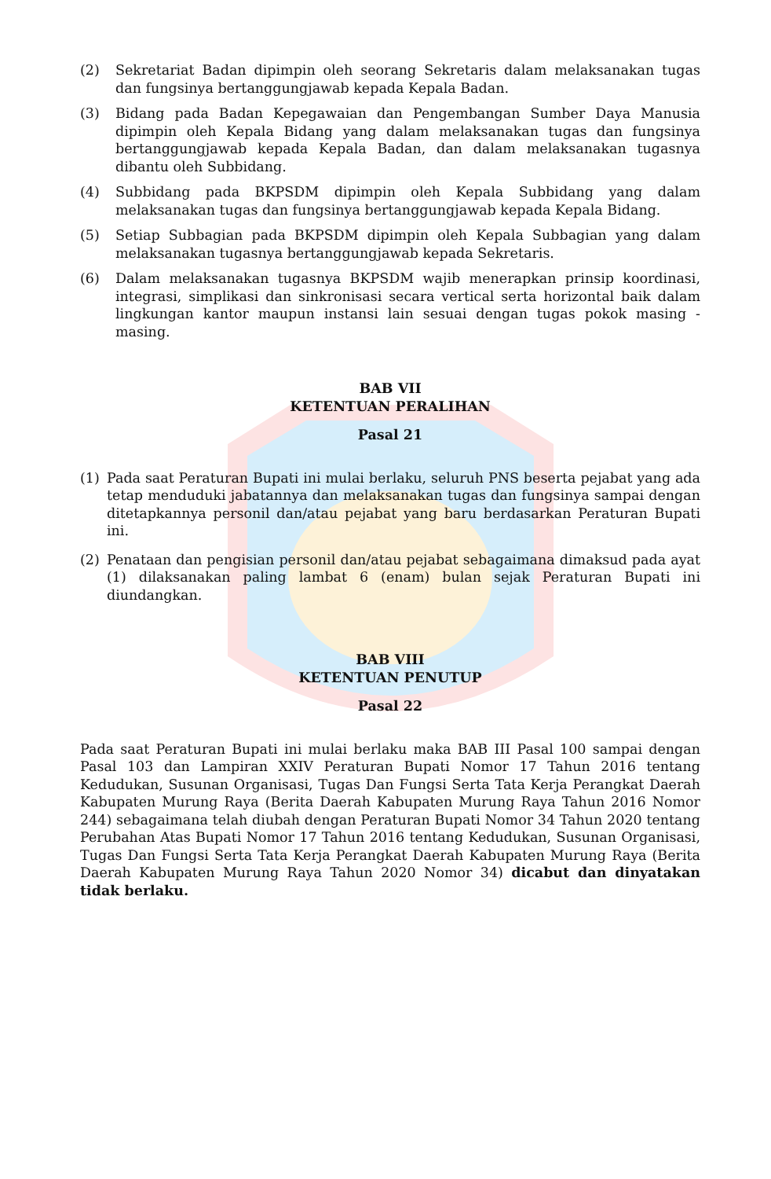(2) Sekretariat Badan dipimpin oleh seorang Sekretaris dalam melaksanakan tugas dan fungsinya bertanggungjawab kepada Kepala Badan.
(3) Bidang pada Badan Kepegawaian dan Pengembangan Sumber Daya Manusia dipimpin oleh Kepala Bidang yang dalam melaksanakan tugas dan fungsinya bertanggungjawab kepada Kepala Badan, dan dalam melaksanakan tugasnya dibantu oleh Subbidang.
(4) Subbidang pada BKPSDM dipimpin oleh Kepala Subbidang yang dalam melaksanakan tugas dan fungsinya bertanggungjawab kepada Kepala Bidang.
(5) Setiap Subbagian pada BKPSDM dipimpin oleh Kepala Subbagian yang dalam melaksanakan tugasnya bertanggungjawab kepada Sekretaris.
(6) Dalam melaksanakan tugasnya BKPSDM wajib menerapkan prinsip koordinasi, integrasi, simplikasi dan sinkronisasi secara vertical serta horizontal baik dalam lingkungan kantor maupun instansi lain sesuai dengan tugas pokok masing - masing.
BAB VII
KETENTUAN PERALIHAN
Pasal 21
(1) Pada saat Peraturan Bupati ini mulai berlaku, seluruh PNS beserta pejabat yang ada tetap menduduki jabatannya dan melaksanakan tugas dan fungsinya sampai dengan ditetapkannya personil dan/atau pejabat yang baru berdasarkan Peraturan Bupati ini.
(2) Penataan dan pengisian personil dan/atau pejabat sebagaimana dimaksud pada ayat (1) dilaksanakan paling lambat 6 (enam) bulan sejak Peraturan Bupati ini diundangkan.
BAB VIII
KETENTUAN PENUTUP
Pasal 22
Pada saat Peraturan Bupati ini mulai berlaku maka BAB III Pasal 100 sampai dengan Pasal 103 dan Lampiran XXIV Peraturan Bupati Nomor 17 Tahun 2016 tentang Kedudukan, Susunan Organisasi, Tugas Dan Fungsi Serta Tata Kerja Perangkat Daerah Kabupaten Murung Raya (Berita Daerah Kabupaten Murung Raya Tahun 2016 Nomor 244) sebagaimana telah diubah dengan Peraturan Bupati Nomor 34 Tahun 2020 tentang Perubahan Atas Bupati Nomor 17 Tahun 2016 tentang Kedudukan, Susunan Organisasi, Tugas Dan Fungsi Serta Tata Kerja Perangkat Daerah Kabupaten Murung Raya (Berita Daerah Kabupaten Murung Raya Tahun 2020 Nomor 34) dicabut dan dinyatakan tidak berlaku.